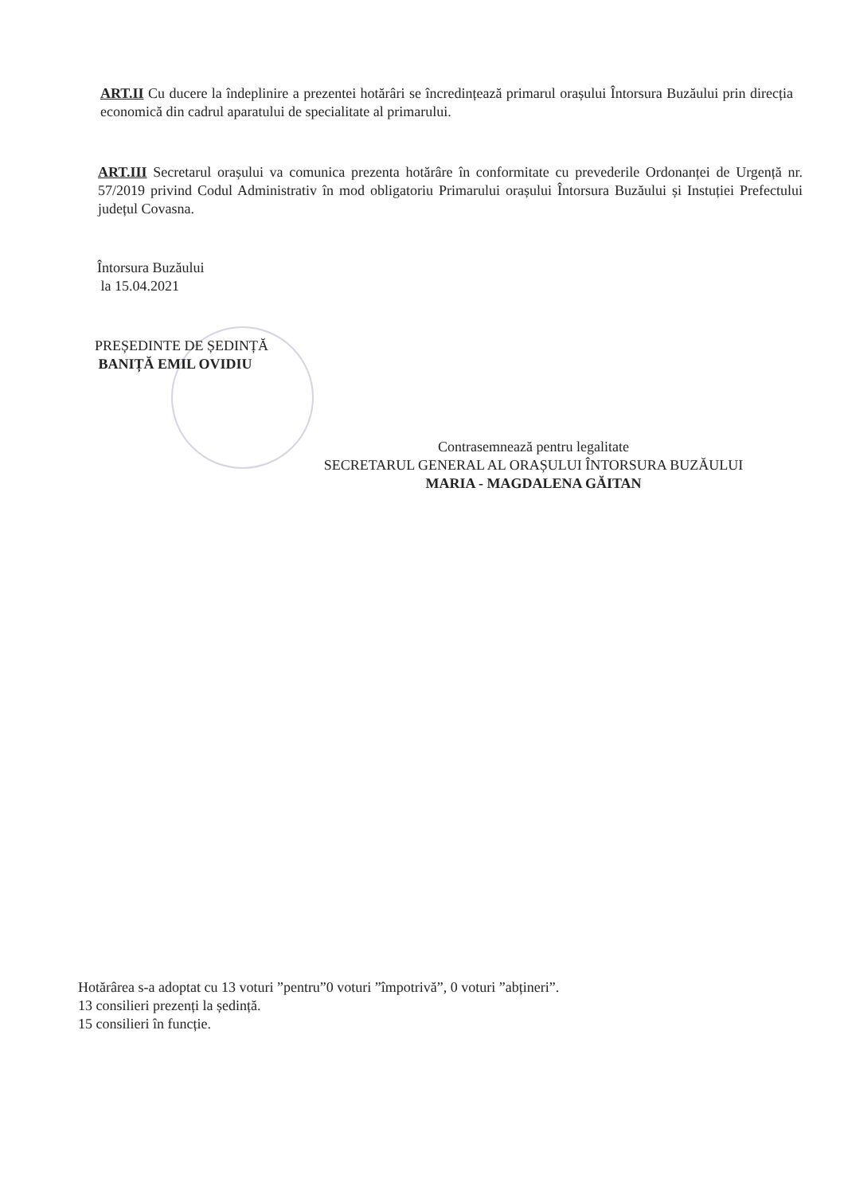ART.II Cu ducere la îndeplinire a prezentei hotărâri se încredințează primarul orașului Întorsura Buzăului prin direcția economică din cadrul aparatului de specialitate al primarului.
ART.III Secretarul orașului va comunica prezenta hotărâre în conformitate cu prevederile Ordonanței de Urgență nr. 57/2019 privind Codul Administrativ în mod obligatoriu Primarului orașului Întorsura Buzăului și Instuției Prefectului județul Covasna.
Întorsura Buzăului
la 15.04.2021
PREȘEDINTE DE ȘEDINȚĂ
BANIȚĂ EMIL OVIDIU
Contrasemnează pentru legalitate
SECRETARUL GENERAL AL ORAȘULUI ÎNTORSURA BUZĂULUI
MARIA - MAGDALENA GĂITAN
Hotărârea s-a adoptat cu 13 voturi ”pentru”0 voturi ”împotrivă”, 0 voturi ”abțineri”.
13 consilieri prezenți la ședință.
15 consilieri în funcție.